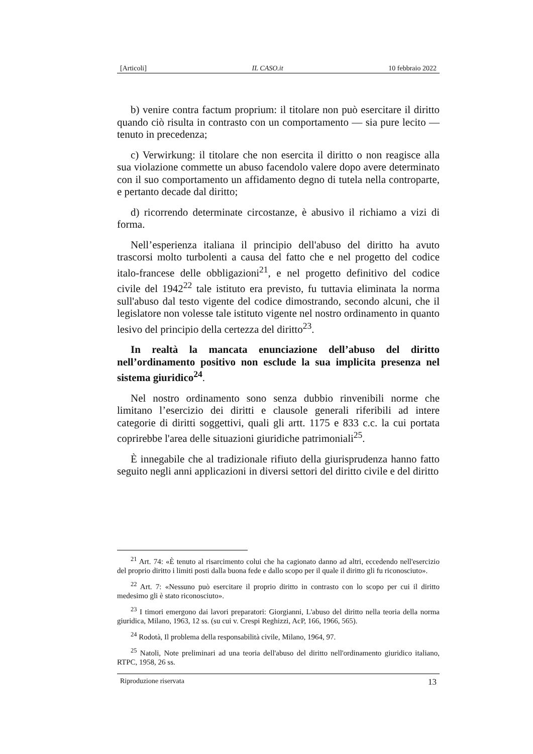[Articoli] IL CASO.it 10 febbraio 2022
b) venire contra factum proprium: il titolare non può esercitare il diritto quando ciò risulta in contrasto con un comportamento — sia pure lecito — tenuto in precedenza;
c) Verwirkung: il titolare che non esercita il diritto o non reagisce alla sua violazione commette un abuso facendolo valere dopo avere determinato con il suo comportamento un affidamento degno di tutela nella controparte, e pertanto decade dal diritto;
d) ricorrendo determinate circostanze, è abusivo il richiamo a vizi di forma.
Nell’esperienza italiana il principio dell'abuso del diritto ha avuto trascorsi molto turbolenti a causa del fatto che e nel progetto del codice italo-francese delle obbligazioni<sup>21</sup>, e nel progetto definitivo del codice civile del 1942<sup>22</sup> tale istituto era previsto, fu tuttavia eliminata la norma sull'abuso dal testo vigente del codice dimostrando, secondo alcuni, che il legislatore non volesse tale istituto vigente nel nostro ordinamento in quanto lesivo del principio della certezza del diritto<sup>23</sup>.
In realtà la mancata enunciazione dell’abuso del diritto nell’ordinamento positivo non esclude la sua implicita presenza nel sistema giuridico<sup>24</sup>.
Nel nostro ordinamento sono senza dubbio rinvenibili norme che limitano l’esercizio dei diritti e clausole generali riferibili ad intere categorie di diritti soggettivi, quali gli artt. 1175 e 833 c.c. la cui portata coprirebbe l'area delle situazioni giuridiche patrimoniali<sup>25</sup>.
È innegabile che al tradizionale rifiuto della giurisprudenza hanno fatto seguito negli anni applicazioni in diversi settori del diritto civile e del diritto
<sup>21</sup> Art. 74: «È tenuto al risarcimento colui che ha cagionato danno ad altri, eccedendo nell'esercizio del proprio diritto i limiti posti dalla buona fede e dallo scopo per il quale il diritto gli fu riconosciuto».
<sup>22</sup> Art. 7: «Nessuno può esercitare il proprio diritto in contrasto con lo scopo per cui il diritto medesimo gli è stato riconosciuto».
<sup>23</sup> I timori emergono dai lavori preparatori: Giorgianni, L'abuso del diritto nella teoria della norma giuridica, Milano, 1963, 12 ss. (su cui v. Crespi Reghizzi, AcP, 166, 1966, 565).
<sup>24</sup> Rodotà, Il problema della responsabilità civile, Milano, 1964, 97.
<sup>25</sup> Natoli, Note preliminari ad una teoria dell'abuso del diritto nell'ordinamento giuridico italiano, RTPC, 1958, 26 ss.
Riproduzione riservata 13